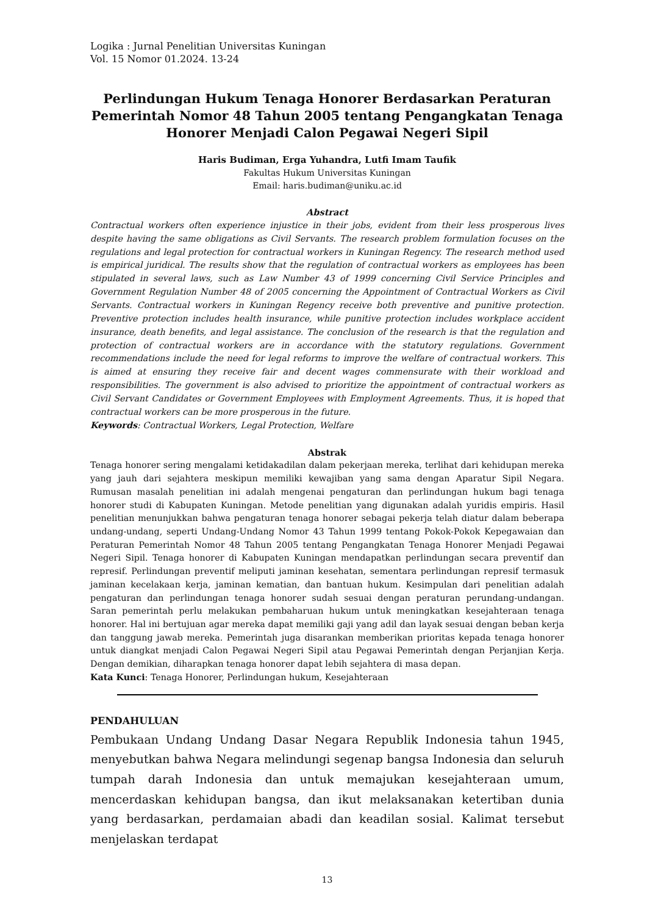Logika : Jurnal Penelitian Universitas Kuningan
Vol. 15 Nomor 01.2024. 13-24
Perlindungan Hukum Tenaga Honorer Berdasarkan Peraturan Pemerintah Nomor 48 Tahun 2005 tentang Pengangkatan Tenaga Honorer Menjadi Calon Pegawai Negeri Sipil
Haris Budiman, Erga Yuhandra, Lutfi Imam Taufik
Fakultas Hukum Universitas Kuningan
Email: haris.budiman@uniku.ac.id
Abstract
Contractual workers often experience injustice in their jobs, evident from their less prosperous lives despite having the same obligations as Civil Servants. The research problem formulation focuses on the regulations and legal protection for contractual workers in Kuningan Regency. The research method used is empirical juridical. The results show that the regulation of contractual workers as employees has been stipulated in several laws, such as Law Number 43 of 1999 concerning Civil Service Principles and Government Regulation Number 48 of 2005 concerning the Appointment of Contractual Workers as Civil Servants. Contractual workers in Kuningan Regency receive both preventive and punitive protection. Preventive protection includes health insurance, while punitive protection includes workplace accident insurance, death benefits, and legal assistance. The conclusion of the research is that the regulation and protection of contractual workers are in accordance with the statutory regulations. Government recommendations include the need for legal reforms to improve the welfare of contractual workers. This is aimed at ensuring they receive fair and decent wages commensurate with their workload and responsibilities. The government is also advised to prioritize the appointment of contractual workers as Civil Servant Candidates or Government Employees with Employment Agreements. Thus, it is hoped that contractual workers can be more prosperous in the future.
Keywords: Contractual Workers, Legal Protection, Welfare
Abstrak
Tenaga honorer sering mengalami ketidakadilan dalam pekerjaan mereka, terlihat dari kehidupan mereka yang jauh dari sejahtera meskipun memiliki kewajiban yang sama dengan Aparatur Sipil Negara. Rumusan masalah penelitian ini adalah mengenai pengaturan dan perlindungan hukum bagi tenaga honorer studi di Kabupaten Kuningan. Metode penelitian yang digunakan adalah yuridis empiris. Hasil penelitian menunjukkan bahwa pengaturan tenaga honorer sebagai pekerja telah diatur dalam beberapa undang-undang, seperti Undang-Undang Nomor 43 Tahun 1999 tentang Pokok-Pokok Kepegawaian dan Peraturan Pemerintah Nomor 48 Tahun 2005 tentang Pengangkatan Tenaga Honorer Menjadi Pegawai Negeri Sipil. Tenaga honorer di Kabupaten Kuningan mendapatkan perlindungan secara preventif dan represif. Perlindungan preventif meliputi jaminan kesehatan, sementara perlindungan represif termasuk jaminan kecelakaan kerja, jaminan kematian, dan bantuan hukum. Kesimpulan dari penelitian adalah pengaturan dan perlindungan tenaga honorer sudah sesuai dengan peraturan perundang-undangan. Saran pemerintah perlu melakukan pembaharuan hukum untuk meningkatkan kesejahteraan tenaga honorer. Hal ini bertujuan agar mereka dapat memiliki gaji yang adil dan layak sesuai dengan beban kerja dan tanggung jawab mereka. Pemerintah juga disarankan memberikan prioritas kepada tenaga honorer untuk diangkat menjadi Calon Pegawai Negeri Sipil atau Pegawai Pemerintah dengan Perjanjian Kerja. Dengan demikian, diharapkan tenaga honorer dapat lebih sejahtera di masa depan.
Kata Kunci: Tenaga Honorer, Perlindungan hukum, Kesejahteraan
PENDAHULUAN
Pembukaan Undang Undang Dasar Negara Republik Indonesia tahun 1945, menyebutkan bahwa Negara melindungi segenap bangsa Indonesia dan seluruh tumpah darah Indonesia dan untuk memajukan kesejahteraan umum, mencerdaskan kehidupan bangsa, dan ikut melaksanakan ketertiban dunia yang berdasarkan, perdamaian abadi dan keadilan sosial. Kalimat tersebut menjelaskan terdapat
13